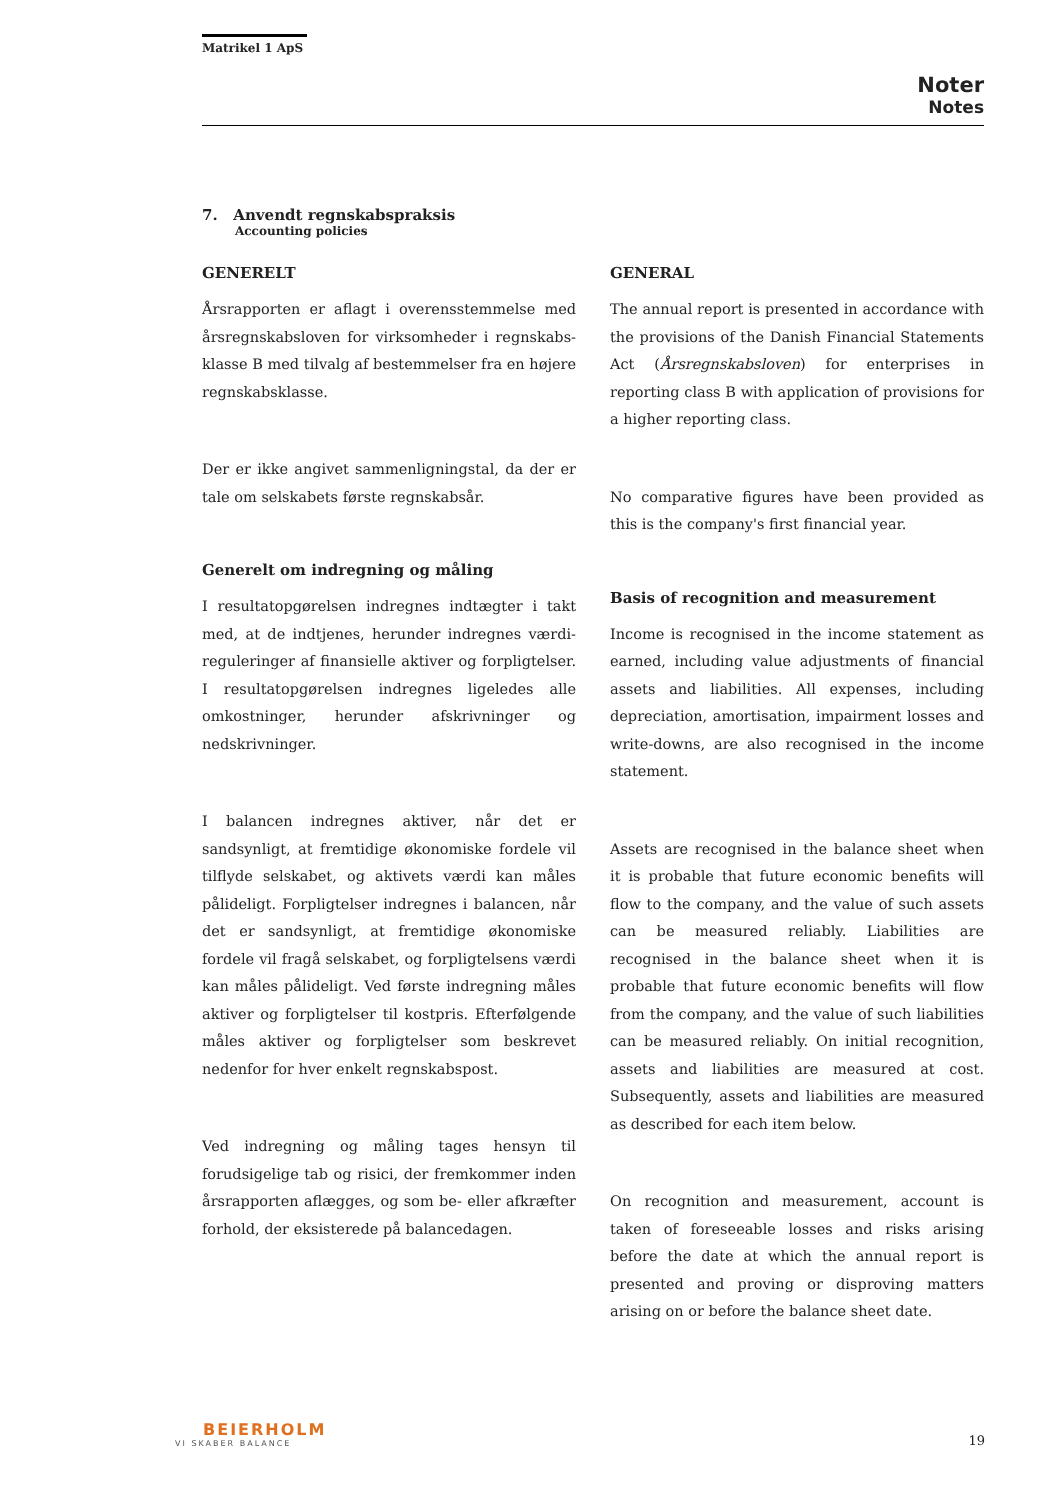Matrikel 1 ApS
Noter
Notes
7. Anvendt regnskabspraksis
Accounting policies
GENERELT
Årsrapporten er aflagt i overensstemmelse med årsregnskabsloven for virksomheder i regnskabs-klasse B med tilvalg af bestemmelser fra en højere regnskabsklasse.
Der er ikke angivet sammenligningstal, da der er tale om selskabets første regnskabsår.
Generelt om indregning og måling
I resultatopgørelsen indregnes indtægter i takt med, at de indtjenes, herunder indregnes værdi-reguleringer af finansielle aktiver og forpligtelser. I resultatopgørelsen indregnes ligeledes alle omkostninger, herunder afskrivninger og nedskrivninger.
I balancen indregnes aktiver, når det er sandsynligt, at fremtidige økonomiske fordele vil tilflyde selskabet, og aktivets værdi kan måles pålideligt. Forpligtelser indregnes i balancen, når det er sandsynligt, at fremtidige økonomiske fordele vil fragå selskabet, og forpligtelsens værdi kan måles pålideligt. Ved første indregning måles aktiver og forpligtelser til kostpris. Efterfølgende måles aktiver og forpligtelser som beskrevet nedenfor for hver enkelt regnskabspost.
Ved indregning og måling tages hensyn til forudsigelige tab og risici, der fremkommer inden årsrapporten aflægges, og som be- eller afkræfter forhold, der eksisterede på balancedagen.
GENERAL
The annual report is presented in accordance with the provisions of the Danish Financial Statements Act (Årsregnskabsloven) for enterprises in reporting class B with application of provisions for a higher reporting class.
No comparative figures have been provided as this is the company's first financial year.
Basis of recognition and measurement
Income is recognised in the income statement as earned, including value adjustments of financial assets and liabilities. All expenses, including depreciation, amortisation, impairment losses and write-downs, are also recognised in the income statement.
Assets are recognised in the balance sheet when it is probable that future economic benefits will flow to the company, and the value of such assets can be measured reliably. Liabilities are recognised in the balance sheet when it is probable that future economic benefits will flow from the company, and the value of such liabilities can be measured reliably. On initial recognition, assets and liabilities are measured at cost. Subsequently, assets and liabilities are measured as described for each item below.
On recognition and measurement, account is taken of foreseeable losses and risks arising before the date at which the annual report is presented and proving or disproving matters arising on or before the balance sheet date.
BEIERHOLM
VI SKABER BALANCE
19